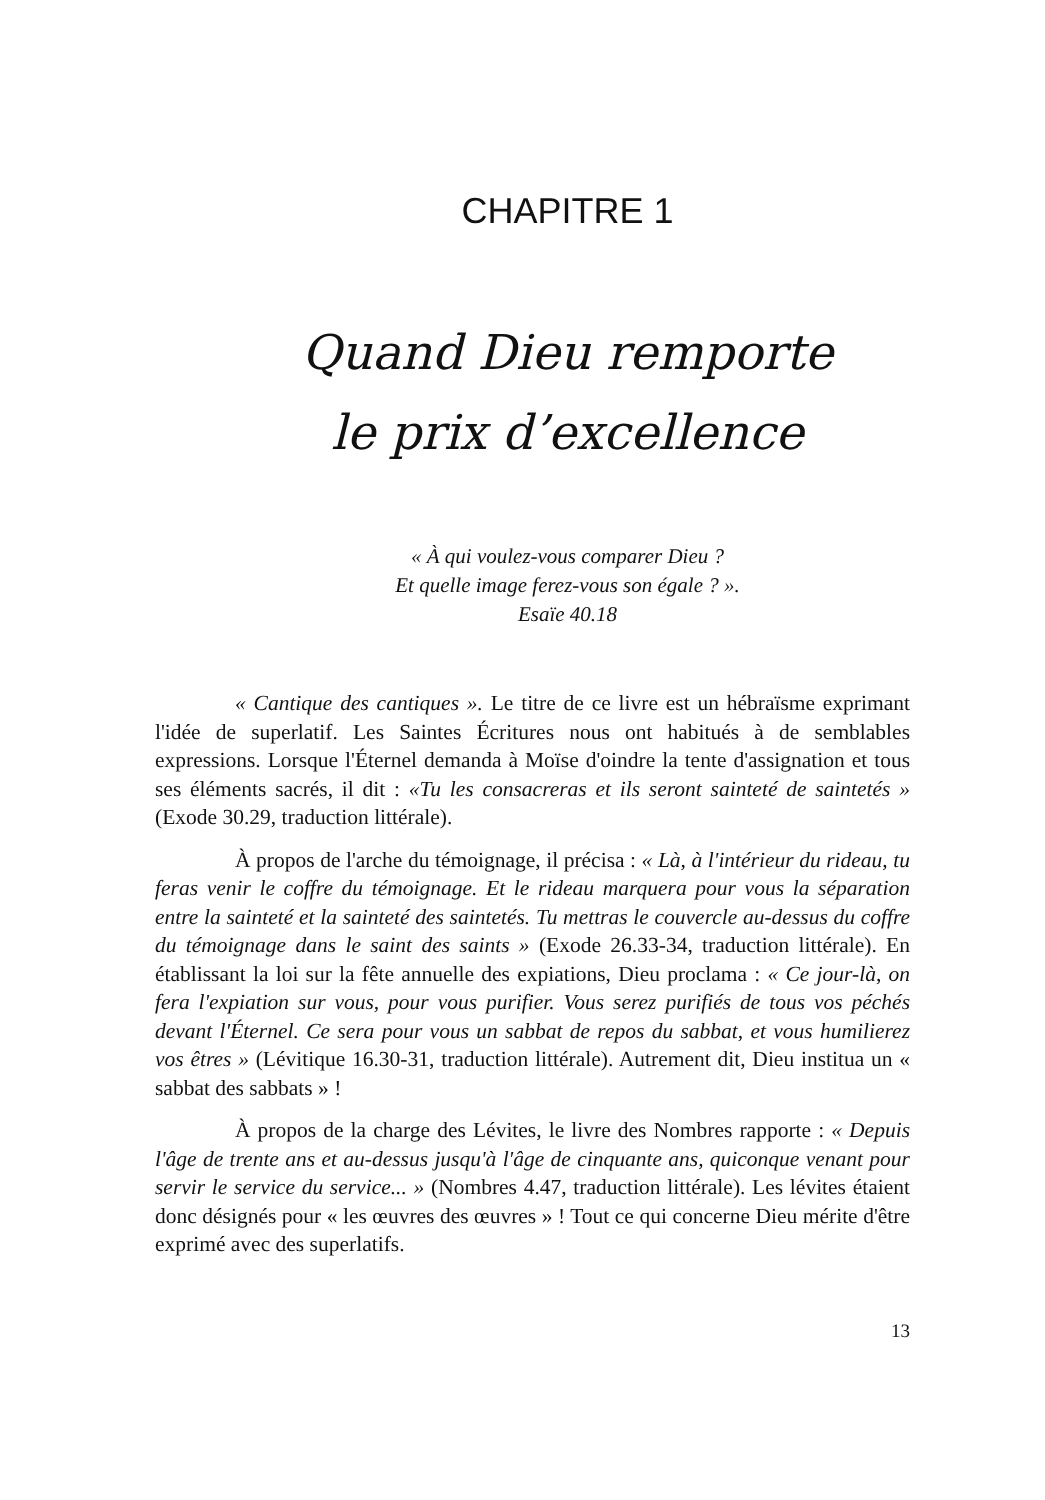CHAPITRE 1
Quand Dieu remporte
le prix d’excellence
« À qui voulez-vous comparer Dieu ?
Et quelle image ferez-vous son égale ? ».
Esaïe 40.18
« Cantique des cantiques ». Le titre de ce livre est un hébraïsme exprimant l'idée de superlatif. Les Saintes Écritures nous ont habitués à de semblables expressions. Lorsque l'Éternel demanda à Moïse d'oindre la tente d'assignation et tous ses éléments sacrés, il dit : «Tu les consacreras et ils seront sainteté de saintetés » (Exode 30.29, traduction littérale).
À propos de l'arche du témoignage, il précisa : « Là, à l'intérieur du rideau, tu feras venir le coffre du témoignage. Et le rideau marquera pour vous la séparation entre la sainteté et la sainteté des saintetés. Tu mettras le couvercle au-dessus du coffre du témoignage dans le saint des saints » (Exode 26.33-34, traduction littérale). En établissant la loi sur la fête annuelle des expiations, Dieu proclama : « Ce jour-là, on fera l'expiation sur vous, pour vous purifier. Vous serez purifiés de tous vos péchés devant l'Éternel. Ce sera pour vous un sabbat de repos du sabbat, et vous humilierez vos êtres » (Lévitique 16.30-31, traduction littérale). Autrement dit, Dieu institua un « sabbat des sabbats » !
À propos de la charge des Lévites, le livre des Nombres rapporte : « Depuis l'âge de trente ans et au-dessus jusqu'à l'âge de cinquante ans, quiconque venant pour servir le service du service... » (Nombres 4.47, traduction littérale). Les lévites étaient donc désignés pour « les œuvres des œuvres » ! Tout ce qui concerne Dieu mérite d'être exprimé avec des superlatifs.
13